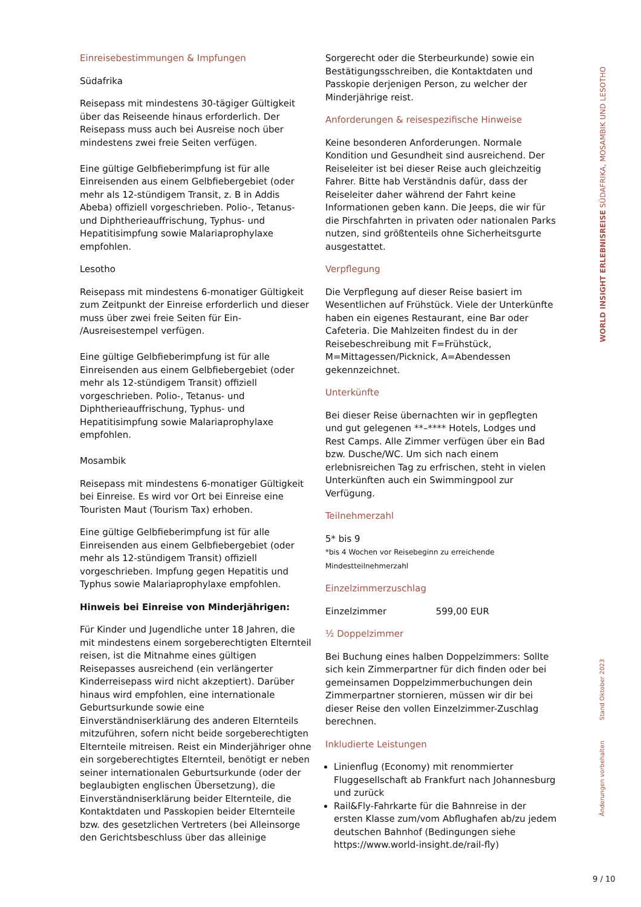Einreisebestimmungen & Impfungen
Südafrika
Reisepass mit mindestens 30-tägiger Gültigkeit über das Reiseende hinaus erforderlich. Der Reisepass muss auch bei Ausreise noch über mindestens zwei freie Seiten verfügen.
Eine gültige Gelbfieberimpfung ist für alle Einreisenden aus einem Gelbfiebergebiet (oder mehr als 12-stündigem Transit, z. B in Addis Abeba) offiziell vorgeschrieben. Polio-, Tetanus- und Diphtherieauffrischung, Typhus- und Hepatitisimpfung sowie Malariaprophylaxe empfohlen.
Lesotho
Reisepass mit mindestens 6-monatiger Gültigkeit zum Zeitpunkt der Einreise erforderlich und dieser muss über zwei freie Seiten für Ein- /Ausreisestempel verfügen.
Eine gültige Gelbfieberimpfung ist für alle Einreisenden aus einem Gelbfiebergebiet (oder mehr als 12-stündigem Transit) offiziell vorgeschrieben. Polio-, Tetanus- und Diphtherieauffrischung, Typhus- und Hepatitisimpfung sowie Malariaprophylaxe empfohlen.
Mosambik
Reisepass mit mindestens 6-monatiger Gültigkeit bei Einreise. Es wird vor Ort bei Einreise eine Touristen Maut (Tourism Tax) erhoben.
Eine gültige Gelbfieberimpfung ist für alle Einreisenden aus einem Gelbfiebergebiet (oder mehr als 12-stündigem Transit) offiziell vorgeschrieben. Impfung gegen Hepatitis und Typhus sowie Malariaprophylaxe empfohlen.
Hinweis bei Einreise von Minderjährigen:
Für Kinder und Jugendliche unter 18 Jahren, die mit mindestens einem sorgeberechtigten Elternteil reisen, ist die Mitnahme eines gültigen Reisepasses ausreichend (ein verlängerter Kinderreisepass wird nicht akzeptiert). Darüber hinaus wird empfohlen, eine internationale Geburtsurkunde sowie eine Einverständniserklärung des anderen Elternteils mitzuführen, sofern nicht beide sorgeberechtigten Elternteile mitreisen. Reist ein Minderjähriger ohne ein sorgeberechtigtes Elternteil, benötigt er neben seiner internationalen Geburtsurkunde (oder der beglaubigten englischen Übersetzung), die Einverständniserklärung beider Elternteile, die Kontaktdaten und Passkopien beider Elternteile bzw. des gesetzlichen Vertreters (bei Alleinsorge den Gerichtsbeschluss über das alleinige
Sorgerecht oder die Sterbeurkunde) sowie ein Bestätigungsschreiben, die Kontaktdaten und Passkopie derjenigen Person, zu welcher der Minderjährige reist.
Anforderungen & reisespezifische Hinweise
Keine besonderen Anforderungen. Normale Kondition und Gesundheit sind ausreichend. Der Reiseleiter ist bei dieser Reise auch gleichzeitig Fahrer. Bitte hab Verständnis dafür, dass der Reiseleiter daher während der Fahrt keine Informationen geben kann. Die Jeeps, die wir für die Pirschfahrten in privaten oder nationalen Parks nutzen, sind größtenteils ohne Sicherheitsgurte ausgestattet.
Verpflegung
Die Verpflegung auf dieser Reise basiert im Wesentlichen auf Frühstück. Viele der Unterkünfte haben ein eigenes Restaurant, eine Bar oder Cafeteria. Die Mahlzeiten findest du in der Reisebeschreibung mit F=Frühstück, M=Mittagessen/Picknick, A=Abendessen gekennzeichnet.
Unterkünfte
Bei dieser Reise übernachten wir in gepflegten und gut gelegenen **–**** Hotels, Lodges und Rest Camps. Alle Zimmer verfügen über ein Bad bzw. Dusche/WC. Um sich nach einem erlebnisreichen Tag zu erfrischen, steht in vielen Unterkünften auch ein Swimmingpool zur Verfügung.
Teilnehmerzahl
5* bis 9
*bis 4 Wochen vor Reisebeginn zu erreichende Mindestteilnehmerzahl
Einzelzimmerzuschlag
Einzelzimmer 599,00 EUR
½ Doppelzimmer
Bei Buchung eines halben Doppelzimmers: Sollte sich kein Zimmerpartner für dich finden oder bei gemeinsamen Doppelzimmerbuchungen dein Zimmerpartner stornieren, müssen wir dir bei dieser Reise den vollen Einzelzimmer-Zuschlag berechnen.
Inkludierte Leistungen
Linienflug (Economy) mit renommierter Fluggesellschaft ab Frankfurt nach Johannesburg und zurück
Rail&Fly-Fahrkarte für die Bahnreise in der ersten Klasse zum/vom Abflughafen ab/zu jedem deutschen Bahnhof (Bedingungen siehe https://www.world-insight.de/rail-fly)
WORLD INSIGHT ERLEBNISREISE SÜDAFRIKA, MOSAMBIK UND LESOTHO
Stand Oktober 2023
Änderungen vorbehalten
9 / 10